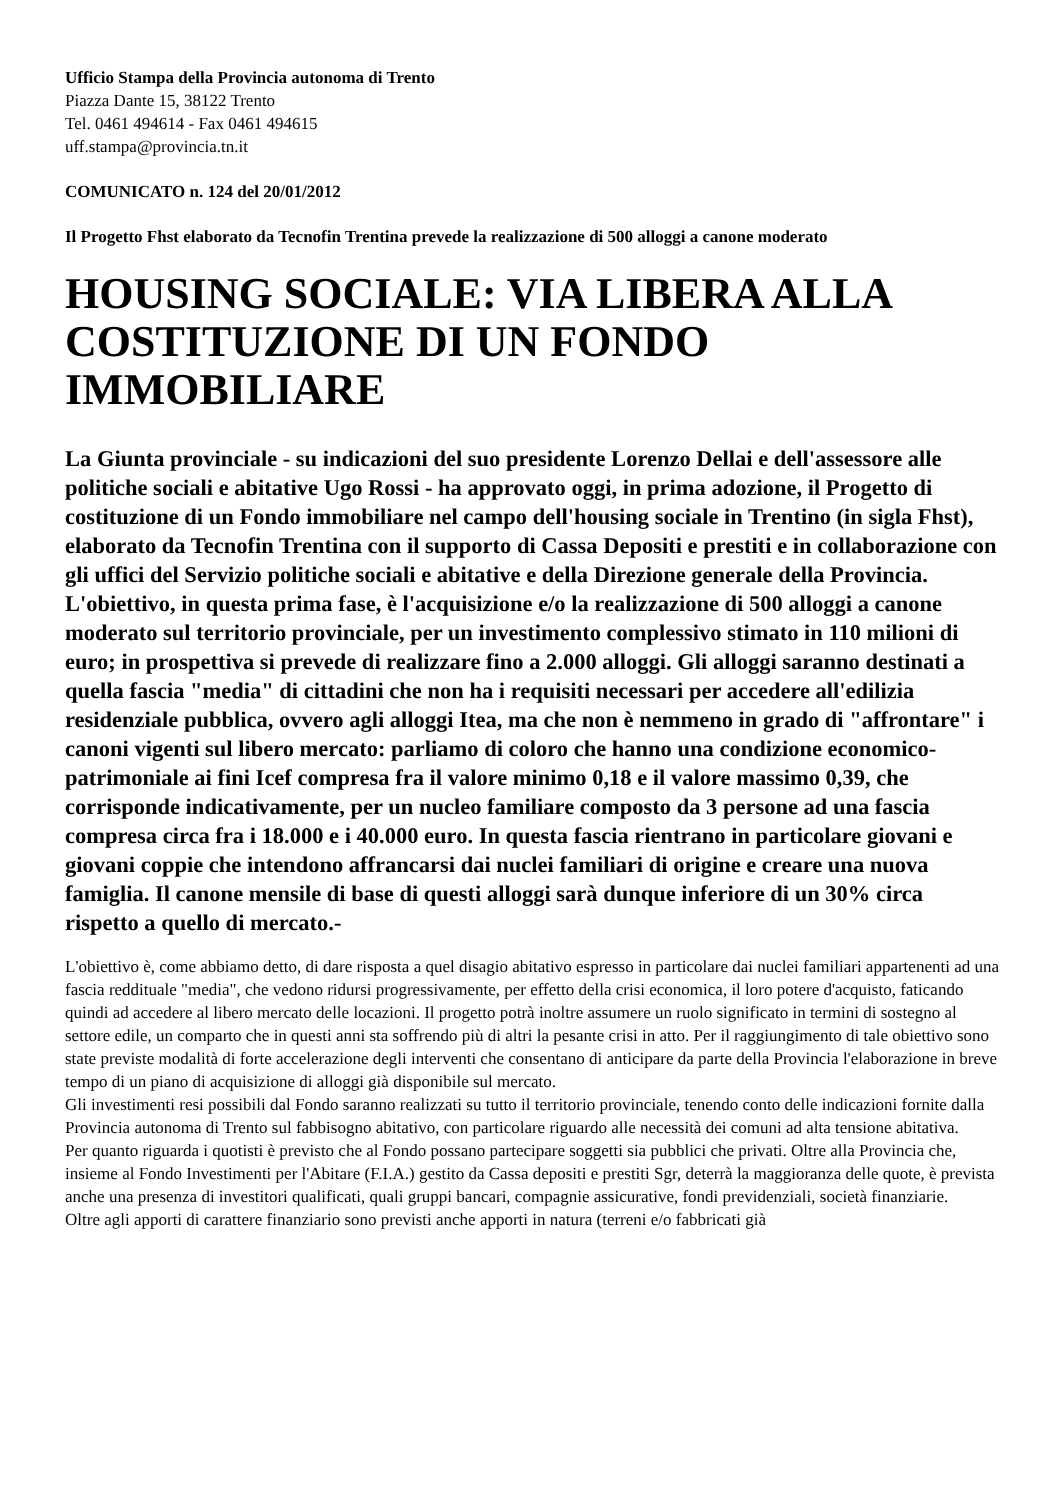Ufficio Stampa della Provincia autonoma di Trento
Piazza Dante 15, 38122 Trento
Tel. 0461 494614 - Fax 0461 494615
uff.stampa@provincia.tn.it
COMUNICATO n. 124 del 20/01/2012
Il Progetto Fhst elaborato da Tecnofin Trentina prevede la realizzazione di 500 alloggi a canone moderato
HOUSING SOCIALE: VIA LIBERA ALLA COSTITUZIONE DI UN FONDO IMMOBILIARE
La Giunta provinciale - su indicazioni del suo presidente Lorenzo Dellai e dell'assessore alle politiche sociali e abitative Ugo Rossi - ha approvato oggi, in prima adozione, il Progetto di costituzione di un Fondo immobiliare nel campo dell'housing sociale in Trentino (in sigla Fhst), elaborato da Tecnofin Trentina con il supporto di Cassa Depositi e prestiti e in collaborazione con gli uffici del Servizio politiche sociali e abitative e della Direzione generale della Provincia. L'obiettivo, in questa prima fase, è l'acquisizione e/o la realizzazione di 500 alloggi a canone moderato sul territorio provinciale, per un investimento complessivo stimato in 110 milioni di euro; in prospettiva si prevede di realizzare fino a 2.000 alloggi. Gli alloggi saranno destinati a quella fascia "media" di cittadini che non ha i requisiti necessari per accedere all'edilizia residenziale pubblica, ovvero agli alloggi Itea, ma che non è nemmeno in grado di "affrontare" i canoni vigenti sul libero mercato: parliamo di coloro che hanno una condizione economico-patrimoniale ai fini Icef compresa fra il valore minimo 0,18 e il valore massimo 0,39, che corrisponde indicativamente, per un nucleo familiare composto da 3 persone ad una fascia compresa circa fra i 18.000 e i 40.000 euro. In questa fascia rientrano in particolare giovani e giovani coppie che intendono affrancarsi dai nuclei familiari di origine e creare una nuova famiglia. Il canone mensile di base di questi alloggi sarà dunque inferiore di un 30% circa rispetto a quello di mercato.-
L'obiettivo è, come abbiamo detto, di dare risposta a quel disagio abitativo espresso in particolare dai nuclei familiari appartenenti ad una fascia reddituale "media", che vedono ridursi progressivamente, per effetto della crisi economica, il loro potere d'acquisto, faticando quindi ad accedere al libero mercato delle locazioni. Il progetto potrà inoltre assumere un ruolo significato in termini di sostegno al settore edile, un comparto che in questi anni sta soffrendo più di altri la pesante crisi in atto. Per il raggiungimento di tale obiettivo sono state previste modalità di forte accelerazione degli interventi che consentano di anticipare da parte della Provincia l'elaborazione in breve tempo di un piano di acquisizione di alloggi già disponibile sul mercato.
Gli investimenti resi possibili dal Fondo saranno realizzati su tutto il territorio provinciale, tenendo conto delle indicazioni fornite dalla Provincia autonoma di Trento sul fabbisogno abitativo, con particolare riguardo alle necessità dei comuni ad alta tensione abitativa.
Per quanto riguarda i quotisti è previsto che al Fondo possano partecipare soggetti sia pubblici che privati. Oltre alla Provincia che, insieme al Fondo Investimenti per l'Abitare (F.I.A.) gestito da Cassa depositi e prestiti Sgr, deterrà la maggioranza delle quote, è prevista anche una presenza di investitori qualificati, quali gruppi bancari, compagnie assicurative, fondi previdenziali, società finanziarie.
Oltre agli apporti di carattere finanziario sono previsti anche apporti in natura (terreni e/o fabbricati già